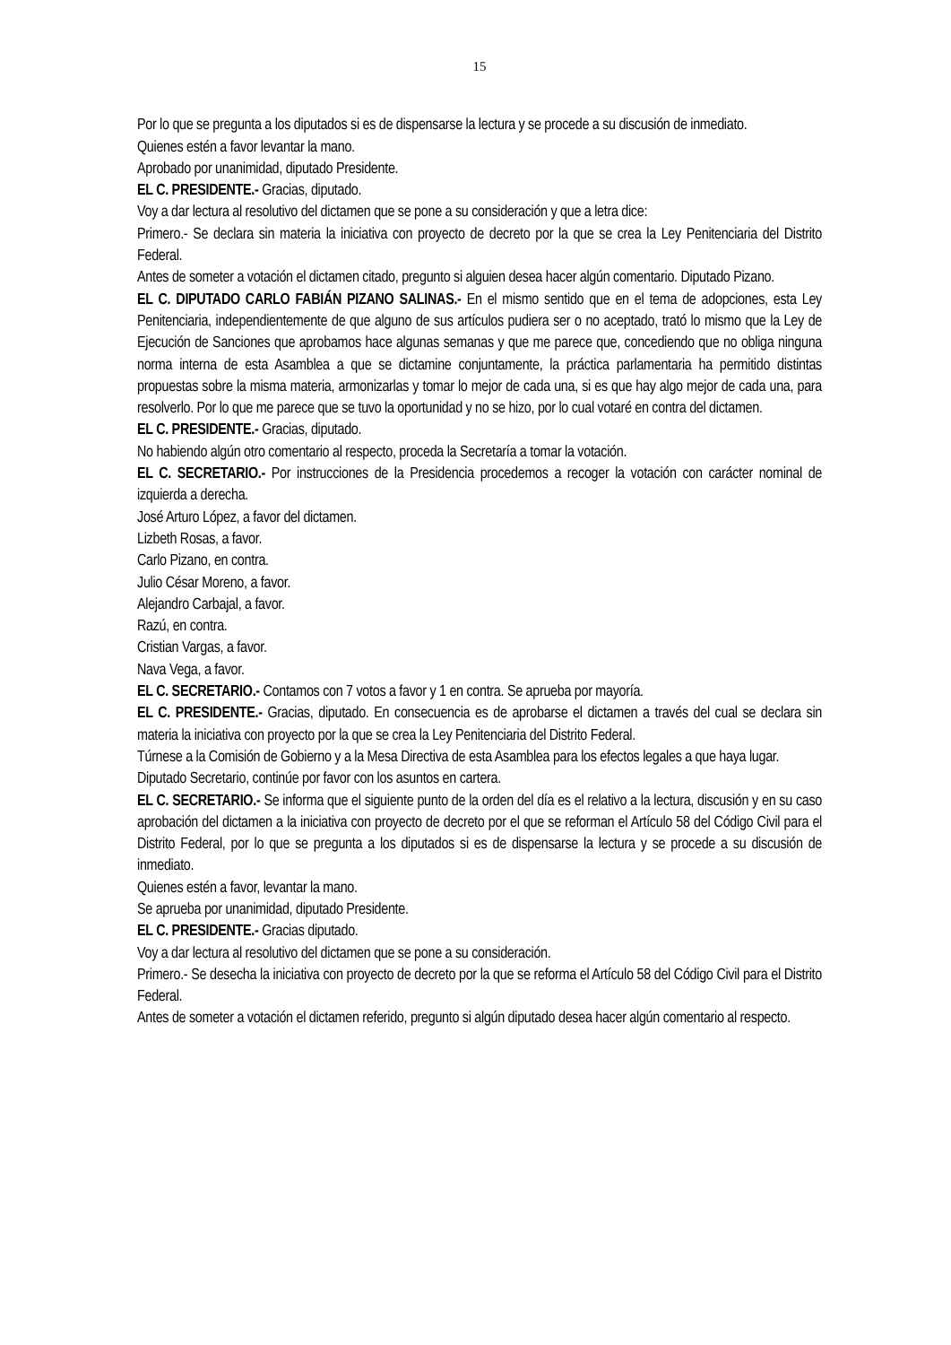15
Por lo que se pregunta a los diputados si es de dispensarse la lectura y se procede a su discusión de inmediato.
Quienes estén a favor levantar la mano.
Aprobado por unanimidad, diputado Presidente.
EL C. PRESIDENTE.- Gracias, diputado.
Voy a dar lectura al resolutivo del dictamen que se pone a su consideración y que a letra dice:
Primero.- Se declara sin materia la iniciativa con proyecto de decreto por la que se crea la Ley Penitenciaria del Distrito Federal.
Antes de someter a votación el dictamen citado, pregunto si alguien desea hacer algún comentario. Diputado Pizano.
EL C. DIPUTADO CARLO FABIÁN PIZANO SALINAS.- En el mismo sentido que en el tema de adopciones, esta Ley Penitenciaria, independientemente de que alguno de sus artículos pudiera ser o no aceptado, trató lo mismo que la Ley de Ejecución de Sanciones que aprobamos hace algunas semanas y que me parece que, concediendo que no obliga ninguna norma interna de esta Asamblea a que se dictamine conjuntamente, la práctica parlamentaria ha permitido distintas propuestas sobre la misma materia, armonizarlas y tomar lo mejor de cada una, si es que hay algo mejor de cada una, para resolverlo. Por lo que me parece que se tuvo la oportunidad y no se hizo, por lo cual votaré en contra del dictamen.
EL C. PRESIDENTE.- Gracias, diputado.
No habiendo algún otro comentario al respecto, proceda la Secretaría a tomar la votación.
EL C. SECRETARIO.- Por instrucciones de la Presidencia procedemos a recoger la votación con carácter nominal de izquierda a derecha.
José Arturo López, a favor del dictamen.
Lizbeth Rosas, a favor.
Carlo Pizano, en contra.
Julio César Moreno, a favor.
Alejandro Carbajal, a favor.
Razú, en contra.
Cristian Vargas, a favor.
Nava Vega, a favor.
EL C. SECRETARIO.- Contamos con 7 votos a favor y 1 en contra. Se aprueba por mayoría.
EL C. PRESIDENTE.- Gracias, diputado. En consecuencia es de aprobarse el dictamen a través del cual se declara sin materia la iniciativa con proyecto por la que se crea la Ley Penitenciaria del Distrito Federal.
Túrnese a la Comisión de Gobierno y a la Mesa Directiva de esta Asamblea para los efectos legales a que haya lugar.
Diputado Secretario, continúe por favor con los asuntos en cartera.
EL C. SECRETARIO.- Se informa que el siguiente punto de la orden del día es el relativo a la lectura, discusión y en su caso aprobación del dictamen a la iniciativa con proyecto de decreto por el que se reforman el Artículo 58 del Código Civil para el Distrito Federal, por lo que se pregunta a los diputados si es de dispensarse la lectura y se procede a su discusión de inmediato.
Quienes estén a favor, levantar la mano.
Se aprueba por unanimidad, diputado Presidente.
EL C. PRESIDENTE.- Gracias diputado.
Voy a dar lectura al resolutivo del dictamen que se pone a su consideración.
Primero.- Se desecha la iniciativa con proyecto de decreto por la que se reforma el Artículo 58 del Código Civil para el Distrito Federal.
Antes de someter a votación el dictamen referido, pregunto si algún diputado desea hacer algún comentario al respecto.